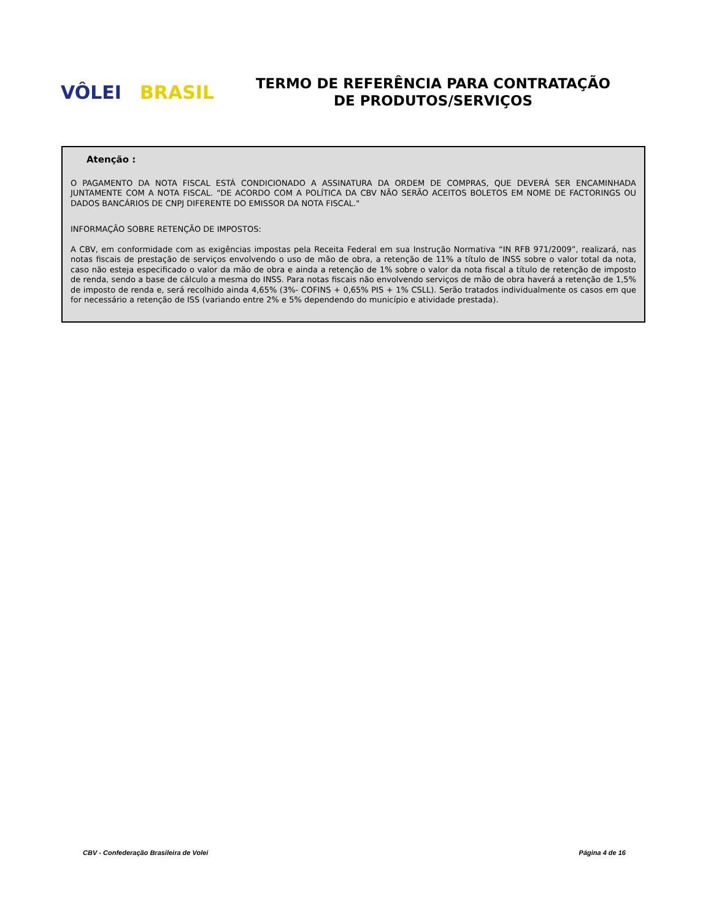VÔLEI BRASIL
TERMO DE REFERÊNCIA PARA CONTRATAÇÃO
DE PRODUTOS/SERVIÇOS
Atenção :
O PAGAMENTO DA NOTA FISCAL ESTÁ CONDICIONADO A ASSINATURA DA ORDEM DE COMPRAS, QUE DEVERÁ SER ENCAMINHADA JUNTAMENTE COM A NOTA FISCAL. "DE ACORDO COM A POLÍTICA DA CBV NÃO SERÃO ACEITOS BOLETOS EM NOME DE FACTORINGS OU DADOS BANCÁRIOS DE CNPJ DIFERENTE DO EMISSOR DA NOTA FISCAL."
INFORMAÇÃO SOBRE RETENÇÃO DE IMPOSTOS:
A CBV, em conformidade com as exigências impostas pela Receita Federal em sua Instrução Normativa “IN RFB 971/2009”, realizará, nas notas fiscais de prestação de serviços envolvendo o uso de mão de obra, a retenção de 11% a título de INSS sobre o valor total da nota, caso não esteja especificado o valor da mão de obra e ainda a retenção de 1% sobre o valor da nota fiscal a título de retenção de imposto de renda, sendo a base de cálculo a mesma do INSS. Para notas fiscais não envolvendo serviços de mão de obra haverá a retenção de 1,5% de imposto de renda e, será recolhido ainda 4,65% (3%- COFINS + 0,65% PIS + 1% CSLL). Serão tratados individualmente os casos em que for necessário a retenção de ISS (variando entre 2% e 5% dependendo do município e atividade prestada).
CBV - Confederação Brasileira de Volei Página 4 de 16